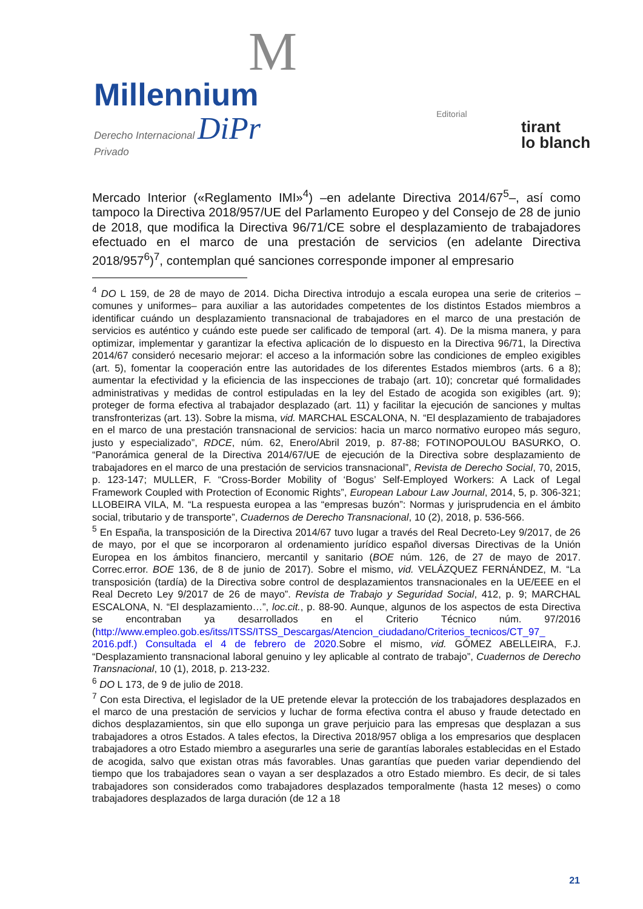M
Millennium
Derecho Internacional DiPr
Privado
Editorial
tirant
lo blanch
Mercado Interior («Reglamento IMI»<sup>4</sup>) –en adelante Directiva 2014/67<sup>5</sup>–, así como tampoco la Directiva 2018/957/UE del Parlamento Europeo y del Consejo de 28 de junio de 2018, que modifica la Directiva 96/71/CE sobre el desplazamiento de trabajadores efectuado en el marco de una prestación de servicios (en adelante Directiva 2018/957<sup>6</sup>)<sup>7</sup>, contemplan qué sanciones corresponde imponer al empresario
<sup>4</sup> DO L 159, de 28 de mayo de 2014. Dicha Directiva introdujo a escala europea una serie de criterios –comunes y uniformes– para auxiliar a las autoridades competentes de los distintos Estados miembros a identificar cuándo un desplazamiento transnacional de trabajadores en el marco de una prestación de servicios es auténtico y cuándo este puede ser calificado de temporal (art. 4). De la misma manera, y para optimizar, implementar y garantizar la efectiva aplicación de lo dispuesto en la Directiva 96/71, la Directiva 2014/67 consideró necesario mejorar: el acceso a la información sobre las condiciones de empleo exigibles (art. 5), fomentar la cooperación entre las autoridades de los diferentes Estados miembros (arts. 6 a 8); aumentar la efectividad y la eficiencia de las inspecciones de trabajo (art. 10); concretar qué formalidades administrativas y medidas de control estipuladas en la ley del Estado de acogida son exigibles (art. 9); proteger de forma efectiva al trabajador desplazado (art. 11) y facilitar la ejecución de sanciones y multas transfronterizas (art. 13). Sobre la misma, vid. MARCHAL ESCALONA, N. “El desplazamiento de trabajadores en el marco de una prestación transnacional de servicios: hacia un marco normativo europeo más seguro, justo y especializado”, RDCE, núm. 62, Enero/Abril 2019, p. 87-88; FOTINOPOULOU BASURKO, O. “Panorámica general de la Directiva 2014/67/UE de ejecución de la Directiva sobre desplazamiento de trabajadores en el marco de una prestación de servicios transnacional”, Revista de Derecho Social, 70, 2015, p. 123-147; MULLER, F. “Cross-Border Mobility of ‘Bogus’ Self-Employed Workers: A Lack of Legal Framework Coupled with Protection of Economic Rights”, European Labour Law Journal, 2014, 5, p. 306-321; LLOBEIRA VILA, M. “La respuesta europea a las “empresas buzón”: Normas y jurisprudencia en el ámbito social, tributario y de transporte”, Cuadernos de Derecho Transnacional, 10 (2), 2018, p. 536-566.
<sup>5</sup> En España, la transposición de la Directiva 2014/67 tuvo lugar a través del Real Decreto-Ley 9/2017, de 26 de mayo, por el que se incorporaron al ordenamiento jurídico español diversas Directivas de la Unión Europea en los ámbitos financiero, mercantil y sanitario (BOE núm. 126, de 27 de mayo de 2017. Correc.error. BOE 136, de 8 de junio de 2017). Sobre el mismo, vid. VELÁZQUEZ FERNÁNDEZ, M. “La transposición (tardía) de la Directiva sobre control de desplazamientos transnacionales en la UE/EEE en el Real Decreto Ley 9/2017 de 26 de mayo”. Revista de Trabajo y Seguridad Social, 412, p. 9; MARCHAL ESCALONA, N. “El desplazamiento…”, loc.cit., p. 88-90. Aunque, algunos de los aspectos de esta Directiva se encontraban ya desarrollados en el Criterio Técnico núm. 97/2016 (http://www.empleo.gob.es/itss/ITSS/ITSS_Descargas/Atencion_ciudadano/Criterios_tecnicos/CT_97_ 2016.pdf.) Consultada el 4 de febrero de 2020. Sobre el mismo, vid. GÓMEZ ABELLEIRA, F.J. “Desplazamiento transnacional laboral genuino y ley aplicable al contrato de trabajo”, Cuadernos de Derecho Transnacional, 10 (1), 2018, p. 213-232.
<sup>6</sup> DO L 173, de 9 de julio de 2018.
<sup>7</sup> Con esta Directiva, el legislador de la UE pretende elevar la protección de los trabajadores desplazados en el marco de una prestación de servicios y luchar de forma efectiva contra el abuso y fraude detectado en dichos desplazamientos, sin que ello suponga un grave perjuicio para las empresas que desplazan a sus trabajadores a otros Estados. A tales efectos, la Directiva 2018/957 obliga a los empresarios que desplacen trabajadores a otro Estado miembro a asegurarles una serie de garantías laborales establecidas en el Estado de acogida, salvo que existan otras más favorables. Unas garantías que pueden variar dependiendo del tiempo que los trabajadores sean o vayan a ser desplazados a otro Estado miembro. Es decir, de si tales trabajadores son considerados como trabajadores desplazados temporalmente (hasta 12 meses) o como trabajadores desplazados de larga duración (de 12 a 18
21